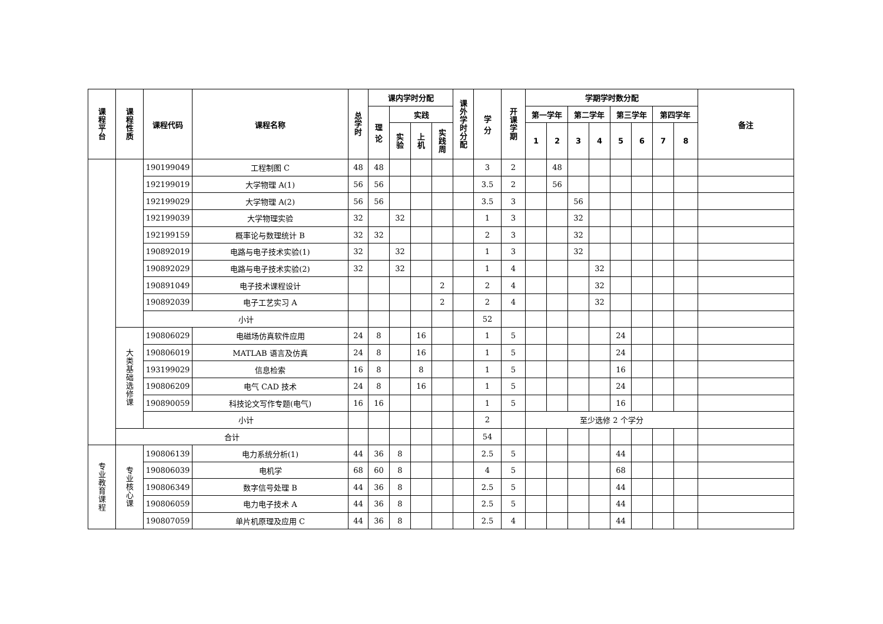| 课程平台 | 课程性质 | 课程代码 | 课程名称 | 总 学 时 | 课内学时分配 | | | | 课外学时分配 | 学 分 | 开 课 学 期 | 学期学时数分配 | | | | | | | | 备注 |
| --- | --- | --- | --- | --- | --- | --- | --- | --- | --- | --- | --- | --- | --- | --- | --- | --- | --- | --- | --- | --- |
| | | | | | 理 论 | 实践 | | | | | | 第一学年 | | 第二学年 | | 第三学年 | | 第四学年 | | |
| | | | | | | 实验 | 上机 | 实践周 | | | | 1 | 2 | 3 | 4 | 5 | 6 | 7 | 8 | |
| | | 190199049 | 工程制图 C | 48 | 48 | | | | | 3 | 2 | | 48 | | | | | | | |
| | | 192199019 | 大学物理 A(1) | 56 | 56 | | | | | 3.5 | 2 | | 56 | | | | | | | |
| | | 192199029 | 大学物理 A(2) | 56 | 56 | | | | | 3.5 | 3 | | | 56 | | | | | | |
| | | 192199039 | 大学物理实验 | 32 | | 32 | | | | 1 | 3 | | | 32 | | | | | | |
| | | 192199159 | 概率论与数理统计 B | 32 | 32 | | | | | 2 | 3 | | | 32 | | | | | | |
| | | 190892019 | 电路与电子技术实验(1) | 32 | | 32 | | | | 1 | 3 | | | 32 | | | | | | |
| | | 190892029 | 电路与电子技术实验(2) | 32 | | 32 | | | | 1 | 4 | | | | 32 | | | | | |
| | | 190891049 | 电子技术课程设计 | | | | | 2 | | 2 | 4 | | | | 32 | | | | | |
| | | 190892039 | 电子工艺实习 A | | | | | 2 | | 2 | 4 | | | | 32 | | | | | |
| | | 小计 | | | | | | | | 52 | | | | | | | | | | |
| | 大类基础选修课 | 190806029 | 电磁场仿真软件应用 | 24 | 8 | | 16 | | | 1 | 5 | | | | | 24 | | | | |
| | | 190806019 | MATLAB 语言及仿真 | 24 | 8 | | 16 | | | 1 | 5 | | | | | 24 | | | | |
| | | 193199029 | 信息检索 | 16 | 8 | | 8 | | | 1 | 5 | | | | | 16 | | | | |
| | | 190806209 | 电气 CAD 技术 | 24 | 8 | | 16 | | | 1 | 5 | | | | | 24 | | | | |
| | | 190890059 | 科技论文写作专题(电气) | 16 | 16 | | | | | 1 | 5 | | | | | 16 | | | | |
| | | 小计 | | | | | | | | 2 | | 至少选修 2 个学分 | | | | | | | | |
| | 合计 | | | | | | | | | 54 | | | | | | | | | | |
| 专业教育课程 | 专业核心课 | 190806139 | 电力系统分析(1) | 44 | 36 | 8 | | | | 2.5 | 5 | | | | | 44 | | | | |
| | | 190806039 | 电机学 | 68 | 60 | 8 | | | | 4 | 5 | | | | | 68 | | | | |
| | | 190806349 | 数字信号处理 B | 44 | 36 | 8 | | | | 2.5 | 5 | | | | | 44 | | | | |
| | | 190806059 | 电力电子技术 A | 44 | 36 | 8 | | | | 2.5 | 5 | | | | | 44 | | | | |
| | | 190807059 | 单片机原理及应用 C | 44 | 36 | 8 | | | | 2.5 | 4 | | | | | 44 | | | | |